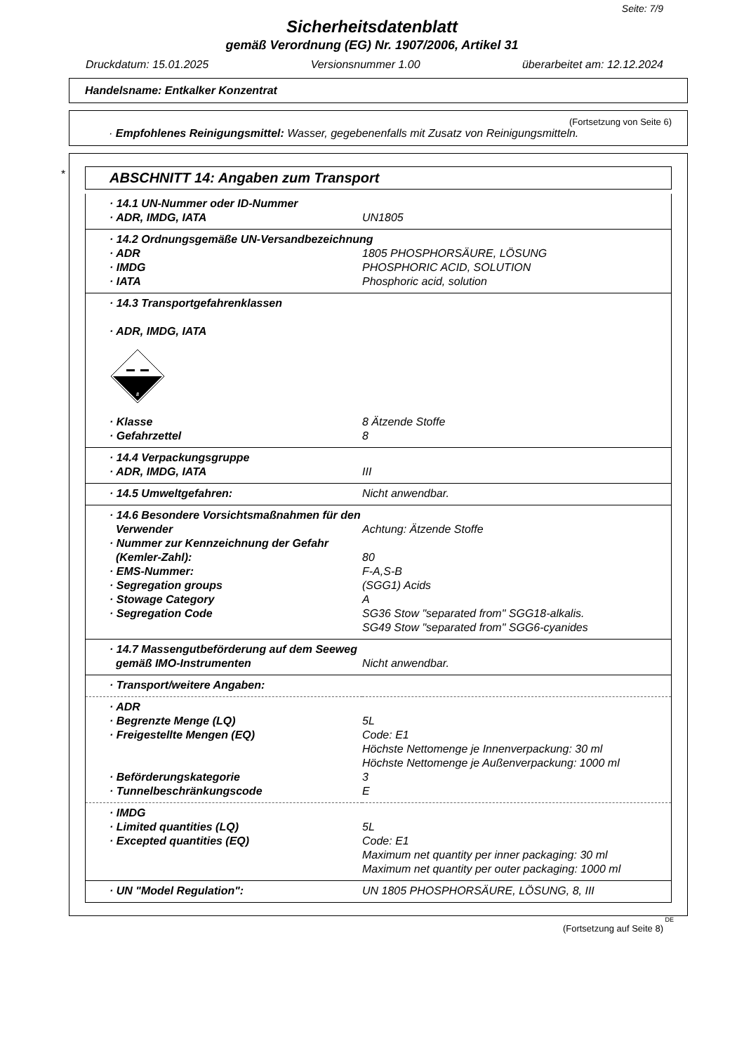Seite: 7/9
Sicherheitsdatenblatt
gemäß Verordnung (EG) Nr. 1907/2006, Artikel 31
Druckdatum: 15.01.2025 Versionsnummer 1.00 überarbeitet am: 12.12.2024
Handelsname: Entkalker Konzentrat
(Fortsetzung von Seite 6)
· Empfohlenes Reinigungsmittel: Wasser, gegebenenfalls mit Zusatz von Reinigungsmitteln.
*
ABSCHNITT 14: Angaben zum Transport
| · 14.1 UN-Nummer oder ID-Nummer | |
| · ADR, IMDG, IATA | UN1805 |
| · 14.2 Ordnungsgemäße UN-Versandbezeichnung | |
| · ADR | 1805 PHOSPHORSÄURE, LÖSUNG |
| · IMDG | PHOSPHORIC ACID, SOLUTION |
| · IATA | Phosphoric acid, solution |
| · 14.3 Transportgefahrenklassen · ADR, IMDG, IATA 8 | |
| · Klasse | 8 Ätzende Stoffe |
| · Gefahrzettel | 8 |
| · 14.4 Verpackungsgruppe | |
| · ADR, IMDG, IATA | III |
| · 14.5 Umweltgefahren: | Nicht anwendbar. |
| · 14.6 Besondere Vorsichtsmaßnahmen für den | |
| Verwender | Achtung: Ätzende Stoffe |
| · Nummer zur Kennzeichnung der Gefahr | |
| (Kemler-Zahl): | 80 |
| · EMS-Nummer: | F-A,S-B |
| · Segregation groups | (SGG1) Acids |
| · Stowage Category | A |
| · Segregation Code | SG36 Stow "separated from" SGG18-alkalis. SG49 Stow "separated from" SGG6-cyanides |
| · 14.7 Massengutbeförderung auf dem Seeweg | |
| gemäß IMO-Instrumenten | Nicht anwendbar. |
| · Transport/weitere Angaben: | |
| · ADR | |
| · Begrenzte Menge (LQ) | 5L |
| · Freigestellte Mengen (EQ) | Code: E1 Höchste Nettomenge je Innenverpackung: 30 ml Höchste Nettomenge je Außenverpackung: 1000 ml |
| · Beförderungskategorie | 3 |
| · Tunnelbeschränkungscode | E |
| · IMDG | |
| · Limited quantities (LQ) | 5L |
| · Excepted quantities (EQ) | Code: E1 Maximum net quantity per inner packaging: 30 ml Maximum net quantity per outer packaging: 1000 ml |
| · UN "Model Regulation": | UN 1805 PHOSPHORSÄURE, LÖSUNG, 8, III |
DE
(Fortsetzung auf Seite 8)